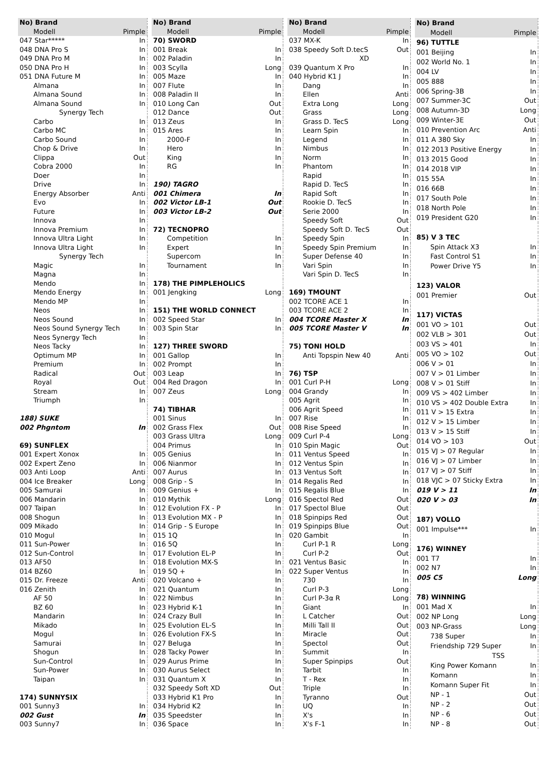| No) Brand | |
| --- | --- |
| Modell | Pimple |
| 047 Star***** | In |
| 048 DNA Pro S | In |
| 049 DNA Pro M | In |
| 050 DNA Pro H | In |
| 051 DNA Future M | In |
| Almana | In |
| Almana Sound | In |
| Almana Sound | In |
| Synergy Tech | |
| Carbo | In |
| Carbo MC | In |
| Carbo Sound | In |
| Chop & Drive | In |
| Clippa | Out |
| Cobra 2000 | In |
| Doer | In |
| Drive | In |
| Energy Absorber | Anti |
| Evo | In |
| Future | In |
| Innova | In |
| Innova Premium | In |
| Innova Ultra Light | In |
| Innova Ultra Light | In |
| Synergy Tech | |
| Magic | In |
| Magna | In |
| Mendo | In |
| Mendo Energy | In |
| Mendo MP | In |
| Neos | In |
| Neos Sound | In |
| Neos Sound Synergy Tech | In |
| Neos Synergy Tech | In |
| Neos Tacky | In |
| Optimum MP | In |
| Premium | In |
| Radical | Out |
| Royal | Out |
| Stream | In |
| Triumph | In |
| 188) SUKE | |
| 002 Phgntom | In |
| 69) SUNFLEX | |
| 001 Expert Xonox | In |
| 002 Expert Zeno | In |
| 003 Anti Loop | Anti |
| 004 Ice Breaker | Long |
| 005 Samurai | In |
| 006 Mandarin | In |
| 007 Taipan | In |
| 008 Shogun | In |
| 009 Mikado | In |
| 010 Mogul | In |
| 011 Sun-Power | In |
| 012 Sun-Control | In |
| 013 AF50 | In |
| 014 BZ60 | In |
| 015 Dr. Freeze | Anti |
| 016 Zenith | In |
| AF 50 | In |
| BZ 60 | In |
| Mandarin | In |
| Mikado | In |
| Mogul | In |
| Samurai | In |
| Shogun | In |
| Sun-Control | In |
| Sun-Power | In |
| Taipan | In |
| 174) SUNNYSIX | |
| 001 Sunny3 | In |
| 002 Gust | In |
| 003 Sunny7 | In |
| No) Brand | |
| --- | --- |
| Modell | Pimple |
| 70) SWORD | |
| 001 Break | In |
| 002 Paladin | In |
| 003 Scylla | Long |
| 005 Maze | In |
| 007 Flute | In |
| 008 Paladin II | In |
| 010 Long Can | Out |
| 012 Dance | Out |
| 013 Zeus | In |
| 015 Ares | In |
| 2000-F | In |
| Hero | In |
| King | In |
| RG | In |
| 190) TAGRO | |
| 001 Chimera | In |
| 002 Victor LB-1 | Out |
| 003 Victor LB-2 | Out |
| 72) TECNOPRO | |
| Competition | In |
| Expert | In |
| Supercom | In |
| Tournament | In |
| 178) THE PIMPLEHOLICS | |
| 001 Jengking | Long |
| 151) THE WORLD CONNECT | |
| 002 Speed Star | In |
| 003 Spin Star | In |
| 127) THREE SWORD | |
| 001 Gallop | In |
| 002 Prompt | In |
| 003 Leap | In |
| 004 Red Dragon | In |
| 007 Zeus | Long |
| 74) TIBHAR | |
| 001 Sinus | In |
| 002 Grass Flex | Out |
| 003 Grass Ultra | Long |
| 004 Primus | In |
| 005 Genius | In |
| 006 Nianmor | In |
| 007 Aurus | In |
| 008 Grip - S | In |
| 009 Genius + | In |
| 010 Mythik | Long |
| 012 Evolution FX - P | In |
| 013 Evolution MX - P | In |
| 014 Grip - S Europe | In |
| 015 1Q | In |
| 016 5Q | In |
| 017 Evolution EL-P | In |
| 018 Evolution MX-S | In |
| 019 5Q + | In |
| 020 Volcano + | In |
| 021 Quantum | In |
| 022 Nimbus | In |
| 023 Hybrid K-1 | In |
| 024 Crazy Bull | In |
| 025 Evolution EL-S | In |
| 026 Evolution FX-S | In |
| 027 Beluga | In |
| 028 Tacky Power | In |
| 029 Aurus Prime | In |
| 030 Aurus Select | In |
| 031 Quantum X | In |
| 032 Speedy Soft XD | Out |
| 033 Hybrid K1 Pro | In |
| 034 Hybrid K2 | In |
| 035 Speedster | In |
| 036 Space | In |
| No) Brand | |
| --- | --- |
| Modell | Pimple |
| 037 MX-K | In |
| 038 Speedy Soft D.tecS | Out |
| XD | |
| 039 Quantum X Pro | In |
| 040 Hybrid K1 J | In |
| Dang | In |
| Ellen | Anti |
| Extra Long | Long |
| Grass | Long |
| Grass D. TecS | Long |
| Learn Spin | In |
| Legend | In |
| Nimbus | In |
| Norm | In |
| Phantom | In |
| Rapid | In |
| Rapid D. TecS | In |
| Rapid Soft | In |
| Rookie D. TecS | In |
| Serie 2000 | In |
| Speedy Soft | Out |
| Speedy Soft D. TecS | Out |
| Speedy Spin | In |
| Speedy Spin Premium | In |
| Super Defense 40 | In |
| Vari Spin | In |
| Vari Spin D. TecS | In |
| 169) TMOUNT | |
| 002 TCORE ACE 1 | In |
| 003 TCORE ACE 2 | In |
| 004 TCORE Master X | In |
| 005 TCORE Master V | In |
| 75) TONI HOLD | |
| Anti Topspin New 40 | Anti |
| 76) TSP | |
| 001 Curl P-H | Long |
| 004 Grandy | In |
| 005 Agrit | In |
| 006 Agrit Speed | In |
| 007 Rise | In |
| 008 Rise Speed | In |
| 009 Curl P-4 | Long |
| 010 Spin Magic | Out |
| 011 Ventus Speed | In |
| 012 Ventus Spin | In |
| 013 Ventus Soft | In |
| 014 Regalis Red | In |
| 015 Regalis Blue | In |
| 016 Spectol Red | Out |
| 017 Spectol Blue | Out |
| 018 Spinpips Red | Out |
| 019 Spinpips Blue | Out |
| 020 Gambit | In |
| Curl P-1 R | Long |
| Curl P-2 | Out |
| 021 Ventus Basic | In |
| 022 Super Ventus | In |
| 730 | In |
| Curl P-3 | Long |
| Curl P-3α R | Long |
| Giant | In |
| L Catcher | Out |
| Milli Tall II | Out |
| Miracle | Out |
| Spectol | Out |
| Summit | In |
| Super Spinpips | Out |
| Tarbit | In |
| T - Rex | In |
| Triple | In |
| Tyranno | Out |
| UQ | In |
| X's | In |
| X's F-1 | In |
| No) Brand | |
| --- | --- |
| Modell | Pimple |
| 96) TUTTLE | |
| 001 Beijing | In |
| 002 World No. 1 | In |
| 004 LV | In |
| 005 888 | In |
| 006 Spring-3B | In |
| 007 Summer-3C | Out |
| 008 Autumn-3D | Long |
| 009 Winter-3E | Out |
| 010 Prevention Arc | Anti |
| 011 A 380 Sky | In |
| 012 2013 Positive Energy | In |
| 013 2015 Good | In |
| 014 2018 VIP | In |
| 015 55A | In |
| 016 66B | In |
| 017 South Pole | In |
| 018 North Pole | In |
| 019 President G20 | In |
| 85) V 3 TEC | |
| Spin Attack X3 | In |
| Fast Control S1 | In |
| Power Drive Y5 | In |
| 123) VALOR | |
| 001 Premier | Out |
| 117) VICTAS | |
| 001 VO > 101 | Out |
| 002 VLB > 301 | Out |
| 003 VS > 401 | In |
| 005 VO > 102 | Out |
| 006 V > 01 | In |
| 007 V > 01 Limber | In |
| 008 V > 01 Stiff | In |
| 009 VS > 402 Limber | In |
| 010 VS > 402 Double Extra | In |
| 011 V > 15 Extra | In |
| 012 V > 15 Limber | In |
| 013 V > 15 Stiff | In |
| 014 VO > 103 | Out |
| 015 VJ > 07 Regular | In |
| 016 VJ > 07 Limber | In |
| 017 VJ > 07 Stiff | In |
| 018 VJC > 07 Sticky Extra | In |
| 019 V > 11 | In |
| 020 V > 03 | In |
| 187) VOLLO | |
| 001 Impulse*** | In |
| 176) WINNEY | |
| 001 T7 | In |
| 002 N7 | In |
| 005 C5 | Long |
| 78) WINNING | |
| 001 Mad X | In |
| 002 NP Long | Long |
| 003 NP-Grass | Long |
| 738 Super | In |
| Friendship 729 Super | In |
| TSS | |
| King Power Komann | In |
| Komann | In |
| Komann Super Fit | In |
| NP - 1 | Out |
| NP - 2 | Out |
| NP - 6 | Out |
| NP - 8 | Out |